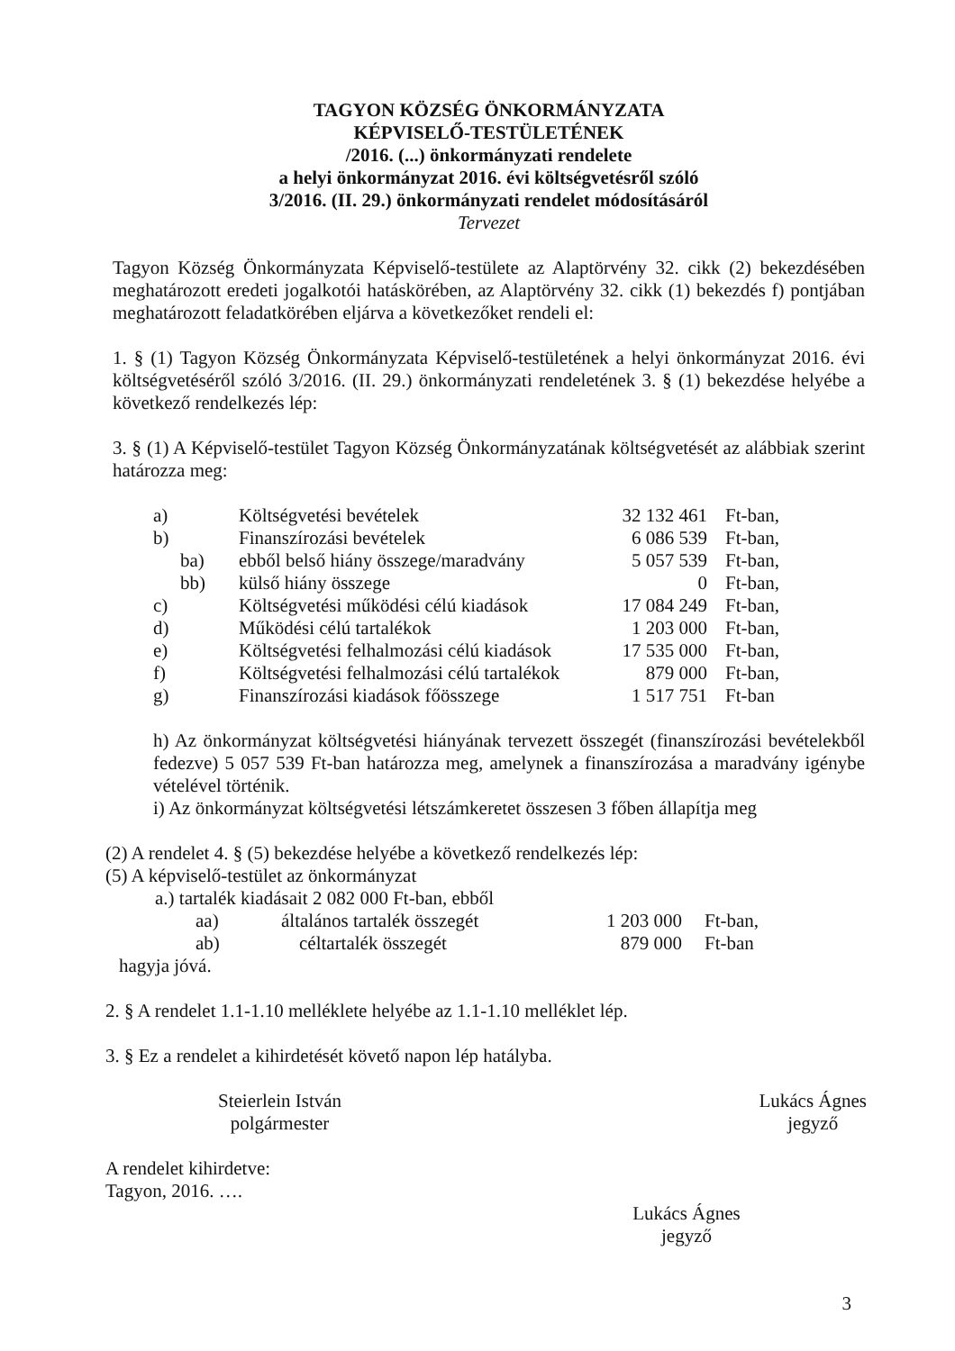TAGYON KÖZSÉG ÖNKORMÁNYZATA
KÉPVISELŐ-TESTÜLETÉNEK
/2016. (...) önkormányzati rendelete
a helyi önkormányzat 2016. évi költségvetésről szóló
3/2016. (II. 29.) önkormányzati rendelet módosításáról
Tervezet
Tagyon Község Önkormányzata Képviselő-testülete az Alaptörvény 32. cikk (2) bekezdésében meghatározott eredeti jogalkotói hatáskörében, az Alaptörvény 32. cikk (1) bekezdés f) pontjában meghatározott feladatkörében eljárva a következőket rendeli el:
1. § (1) Tagyon Község Önkormányzata Képviselő-testületének a helyi önkormányzat 2016. évi költségvetéséről szóló 3/2016. (II. 29.) önkormányzati rendeletének 3. § (1) bekezdése helyébe a következő rendelkezés lép:
3. § (1) A Képviselő-testület Tagyon Község Önkormányzatának költségvetését az alábbiak szerint határozza meg:
| a) | Költségvetési bevételek | 32 132 461 | Ft-ban, |
| b) | Finanszírozási bevételek | 6 086 539 | Ft-ban, |
| ba) | ebből belső hiány összege/maradvány | 5 057 539 | Ft-ban, |
| bb) | külső hiány összege | 0 | Ft-ban, |
| c) | Költségvetési működési célú kiadások | 17 084 249 | Ft-ban, |
| d) | Működési célú tartalékok | 1 203 000 | Ft-ban, |
| e) | Költségvetési felhalmozási célú kiadások | 17 535 000 | Ft-ban, |
| f) | Költségvetési felhalmozási célú tartalékok | 879 000 | Ft-ban, |
| g) | Finanszírozási kiadások főösszege | 1 517 751 | Ft-ban |
h) Az önkormányzat költségvetési hiányának tervezett összegét (finanszírozási bevételekből fedezve) 5 057 539 Ft-ban határozza meg, amelynek a finanszírozása a maradvány igénybe vételével történik.
i) Az önkormányzat költségvetési létszámkeretet összesen 3 főben állapítja meg
(2) A rendelet 4. § (5) bekezdése helyébe a következő rendelkezés lép:
(5) A képviselő-testület az önkormányzat
a.) tartalék kiadásait 2 082 000 Ft-ban, ebből
| aa) | általános tartalék összegét | 1 203 000 | Ft-ban, |
| ab) | céltartalék összegét | 879 000 | Ft-ban |
hagyja jóvá.
2. § A rendelet 1.1-1.10 melléklete helyébe az 1.1-1.10 melléklet lép.
3. § Ez a rendelet a kihirdetését követő napon lép hatályba.
Steierlein István
polgármester
Lukács Ágnes
jegyző
A rendelet kihirdetve:
Tagyon, 2016. ….
Lukács Ágnes
jegyző
3